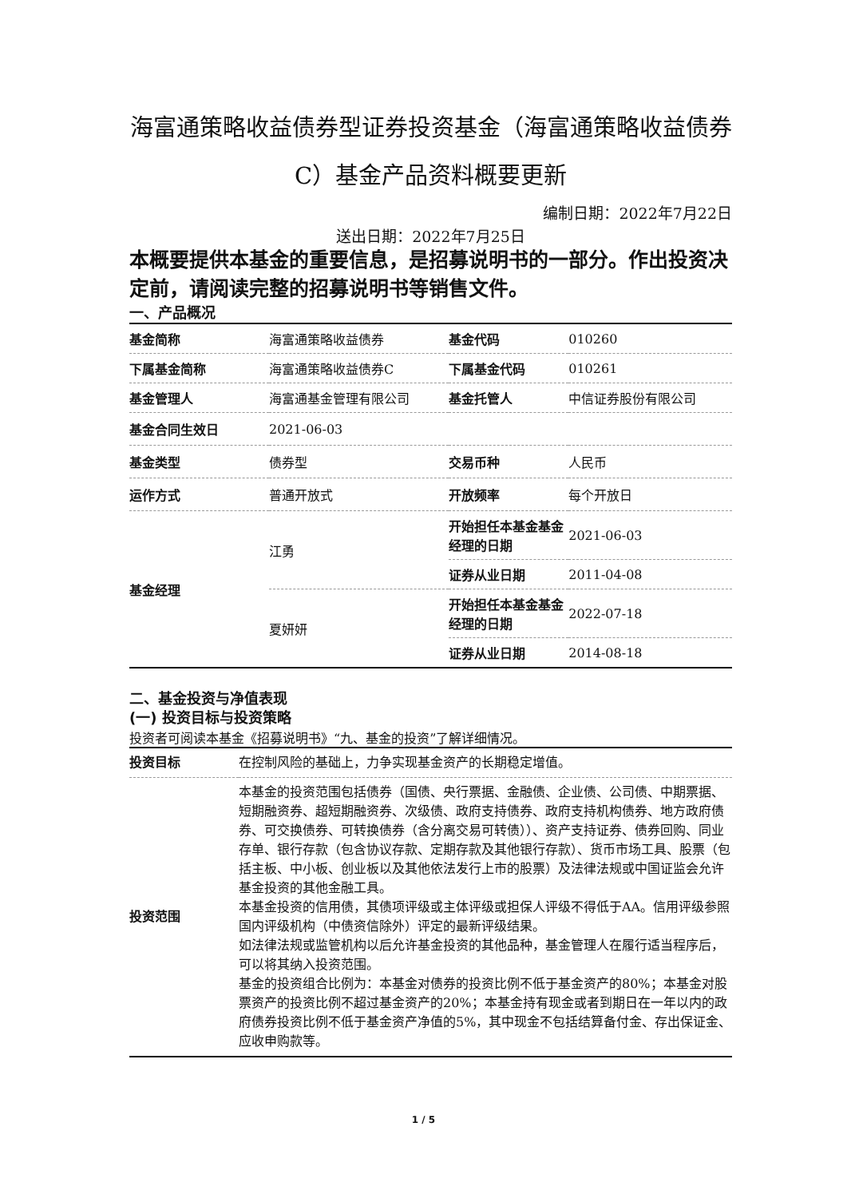海富通策略收益债券型证券投资基金（海富通策略收益债券C）基金产品资料概要更新
编制日期：2022年7月22日
送出日期：2022年7月25日
本概要提供本基金的重要信息，是招募说明书的一部分。作出投资决定前，请阅读完整的招募说明书等销售文件。
一、产品概况
| 基金简称 | 海富通策略收益债券 | 基金代码 | 010260 |
| 下属基金简称 | 海富通策略收益债券C | 下属基金代码 | 010261 |
| 基金管理人 | 海富通基金管理有限公司 | 基金托管人 | 中信证券股份有限公司 |
| 基金合同生效日 | 2021-06-03 | | |
| 基金类型 | 债券型 | 交易币种 | 人民币 |
| 运作方式 | 普通开放式 | 开放频率 | 每个开放日 |
| 基金经理 | 江勇 | 开始担任本基金基金经理的日期 | 2021-06-03 |
| | | 证券从业日期 | 2011-04-08 |
| | 夏妍妍 | 开始担任本基金基金经理的日期 | 2022-07-18 |
| | | 证券从业日期 | 2014-08-18 |
二、基金投资与净值表现
(一) 投资目标与投资策略
投资者可阅读本基金《招募说明书》“九、基金的投资”了解详细情况。
| 投资目标 | 在控制风险的基础上，力争实现基金资产的长期稳定增值。 |
| 投资范围 | 本基金的投资范围包括债券（国债、央行票据、金融债、企业债、公司债、中期票据、短期融资券、超短期融资券、次级债、政府支持债券、政府支持机构债券、地方政府债券、可交换债券、可转换债券（含分离交易可转债））、资产支持证券、债券回购、同业存单、银行存款（包含协议存款、定期存款及其他银行存款）、货币市场工具、股票（包括主板、中小板、创业板以及其他依法发行上市的股票）及法律法规或中国证监会允许基金投资的其他金融工具。 本基金投资的信用债，其债项评级或主体评级或担保人评级不得低于AA。信用评级参照国内评级机构（中债资信除外）评定的最新评级结果。 如法律法规或监管机构以后允许基金投资的其他品种，基金管理人在履行适当程序后，可以将其纳入投资范围。 基金的投资组合比例为：本基金对债券的投资比例不低于基金资产的80%；本基金对股票资产的投资比例不超过基金资产的20%；本基金持有现金或者到期日在一年以内的政府债券投资比例不低于基金资产净值的5%，其中现金不包括结算备付金、存出保证金、应收申购款等。 |
1 / 5